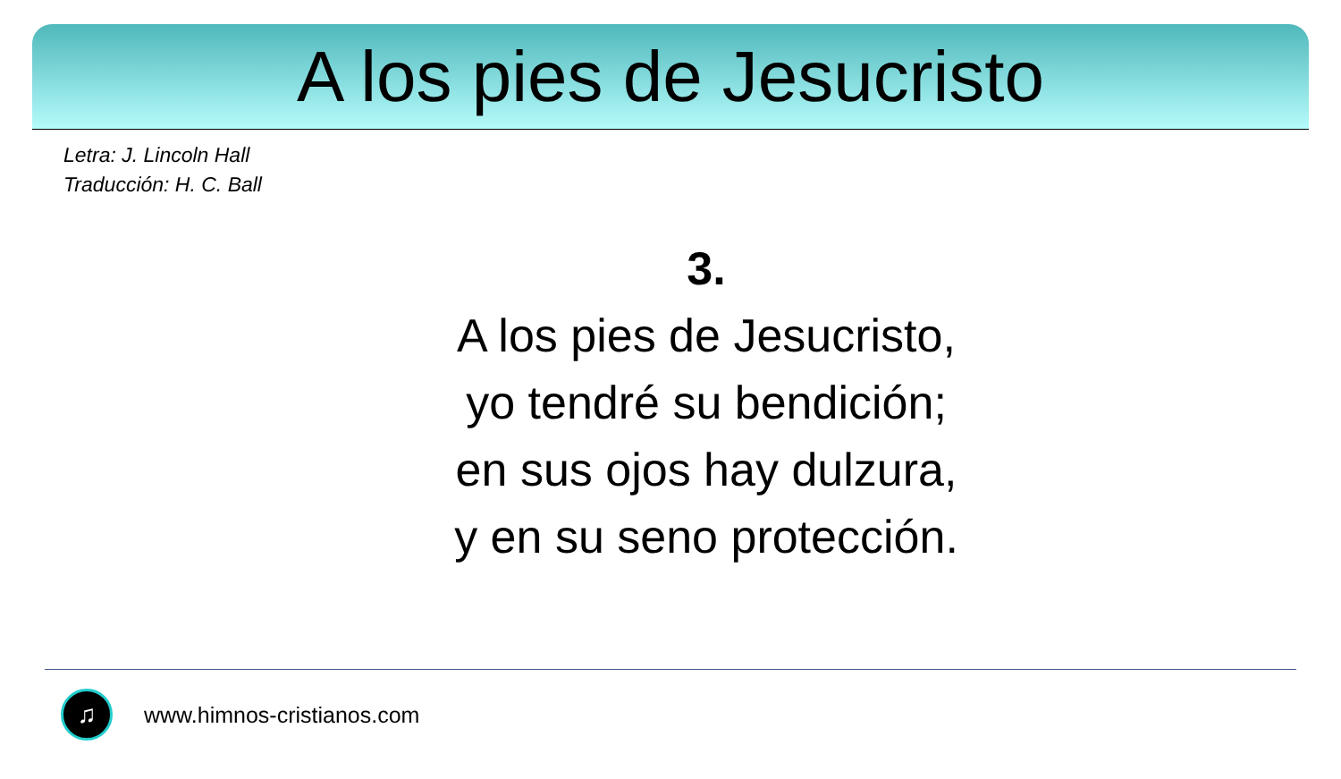A los pies de Jesucristo
Letra: J. Lincoln Hall
Traducción: H. C. Ball
3.
A los pies de Jesucristo,
yo tendré su bendición;
en sus ojos hay dulzura,
y en su seno protección.
♫
www.himnos-cristianos.com